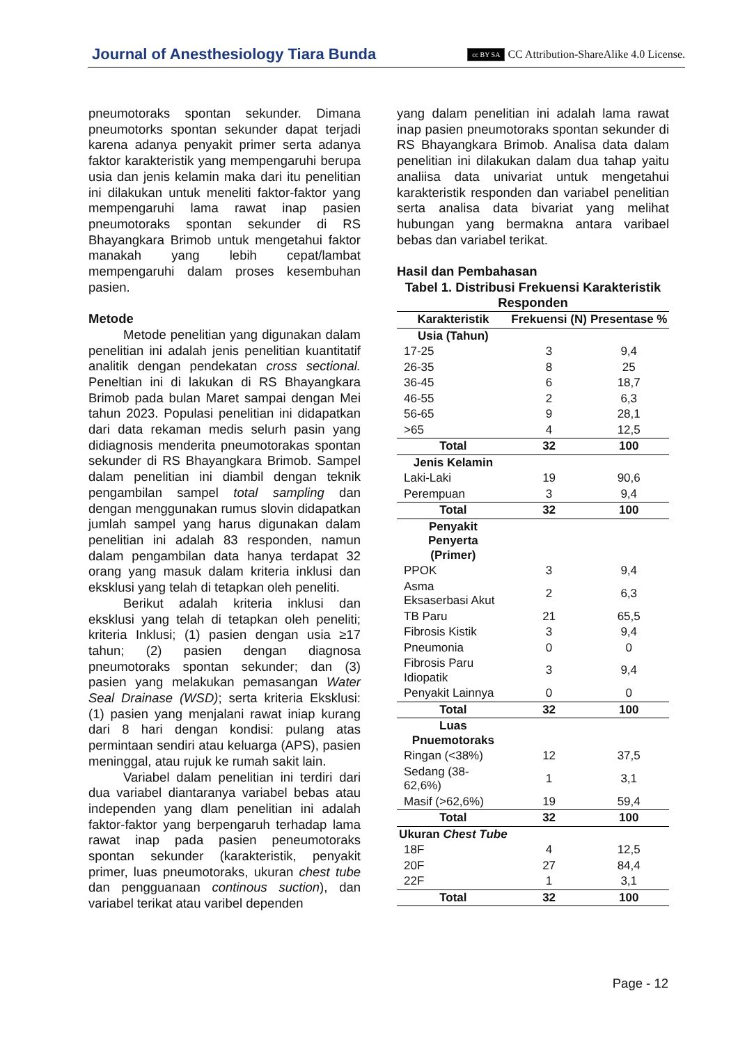Journal of Anesthesiology Tiara Bunda cc BY SA CC Attribution-ShareAlike 4.0 License.
pneumotoraks spontan sekunder. Dimana pneumotorks spontan sekunder dapat terjadi karena adanya penyakit primer serta adanya faktor karakteristik yang mempengaruhi berupa usia dan jenis kelamin maka dari itu penelitian ini dilakukan untuk meneliti faktor-faktor yang mempengaruhi lama rawat inap pasien pneumotoraks spontan sekunder di RS Bhayangkara Brimob untuk mengetahui faktor manakah yang lebih cepat/lambat mempengaruhi dalam proses kesembuhan pasien.
Metode
Metode penelitian yang digunakan dalam penelitian ini adalah jenis penelitian kuantitatif analitik dengan pendekatan cross sectional. Peneltian ini di lakukan di RS Bhayangkara Brimob pada bulan Maret sampai dengan Mei tahun 2023. Populasi penelitian ini didapatkan dari data rekaman medis selurh pasin yang didiagnosis menderita pneumotorakas spontan sekunder di RS Bhayangkara Brimob. Sampel dalam penelitian ini diambil dengan teknik pengambilan sampel total sampling dan dengan menggunakan rumus slovin didapatkan jumlah sampel yang harus digunakan dalam penelitian ini adalah 83 responden, namun dalam pengambilan data hanya terdapat 32 orang yang masuk dalam kriteria inklusi dan eksklusi yang telah di tetapkan oleh peneliti.
Berikut adalah kriteria inklusi dan eksklusi yang telah di tetapkan oleh peneliti; kriteria Inklusi; (1) pasien dengan usia ≥17 tahun; (2) pasien dengan diagnosa pneumotoraks spontan sekunder; dan (3) pasien yang melakukan pemasangan Water Seal Drainase (WSD); serta kriteria Eksklusi: (1) pasien yang menjalani rawat iniap kurang dari 8 hari dengan kondisi: pulang atas permintaan sendiri atau keluarga (APS), pasien meninggal, atau rujuk ke rumah sakit lain.
Variabel dalam penelitian ini terdiri dari dua variabel diantaranya variabel bebas atau independen yang dlam penelitian ini adalah faktor-faktor yang berpengaruh terhadap lama rawat inap pada pasien peneumotoraks spontan sekunder (karakteristik, penyakit primer, luas pneumotoraks, ukuran chest tube dan pengguanaan continous suction), dan variabel terikat atau varibel dependen
yang dalam penelitian ini adalah lama rawat inap pasien pneumotoraks spontan sekunder di RS Bhayangkara Brimob. Analisa data dalam penelitian ini dilakukan dalam dua tahap yaitu analiisa data univariat untuk mengetahui karakteristik responden dan variabel penelitian serta analisa data bivariat yang melihat hubungan yang bermakna antara varibael bebas dan variabel terikat.
Hasil dan Pembahasan
Tabel 1. Distribusi Frekuensi Karakteristik Responden
| Karakteristik | Frekuensi (N) | Presentase % |
| --- | --- | --- |
| Usia (Tahun) | | |
| 17-25 | 3 | 9,4 |
| 26-35 | 8 | 25 |
| 36-45 | 6 | 18,7 |
| 46-55 | 2 | 6,3 |
| 56-65 | 9 | 28,1 |
| >65 | 4 | 12,5 |
| Total | 32 | 100 |
| Jenis Kelamin | | |
| Laki-Laki | 19 | 90,6 |
| Perempuan | 3 | 9,4 |
| Total | 32 | 100 |
| Penyakit Penyerta (Primer) | | |
| PPOK | 3 | 9,4 |
| Asma Eksaserbasi Akut | 2 | 6,3 |
| TB Paru | 21 | 65,5 |
| Fibrosis Kistik | 3 | 9,4 |
| Pneumonia | 0 | 0 |
| Fibrosis Paru Idiopatik | 3 | 9,4 |
| Penyakit Lainnya | 0 | 0 |
| Total | 32 | 100 |
| Luas Pnuemotoraks | | |
| Ringan (<38%) | 12 | 37,5 |
| Sedang (38- 62,6%) | 1 | 3,1 |
| Masif (>62,6%) | 19 | 59,4 |
| Total | 32 | 100 |
| Ukuran Chest Tube | | |
| 18F | 4 | 12,5 |
| 20F | 27 | 84,4 |
| 22F | 1 | 3,1 |
| Total | 32 | 100 |
Page - 12